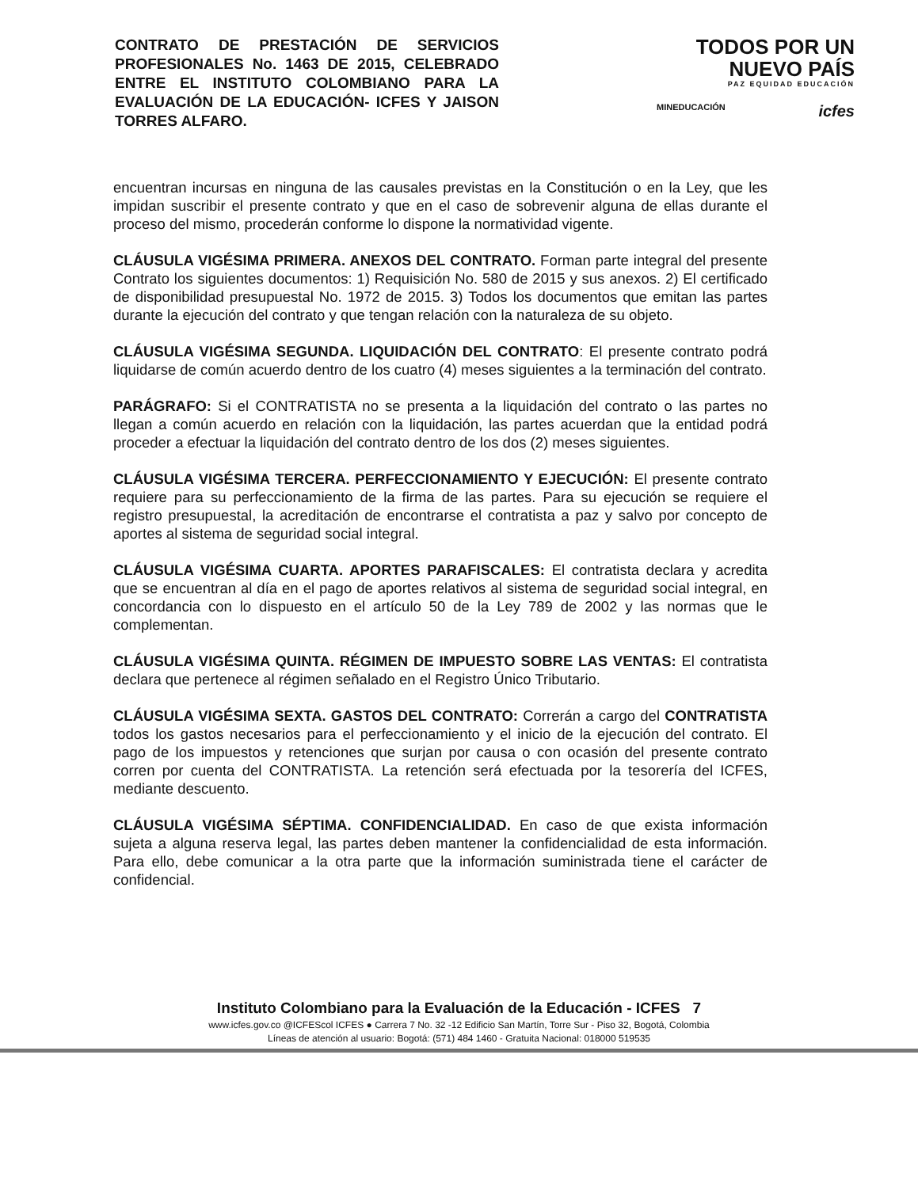CONTRATO DE PRESTACIÓN DE SERVICIOS PROFESIONALES No. 1463 DE 2015, CELEBRADO ENTRE EL INSTITUTO COLOMBIANO PARA LA EVALUACIÓN DE LA EDUCACIÓN- ICFES Y JAISON TORRES ALFARO.
TODOS POR UN
NUEVO PAÍS
PAZ EQUIDAD EDUCACIÓN
MINEDUCACIÓN icfes
encuentran incursas en ninguna de las causales previstas en la Constitución o en la Ley, que les impidan suscribir el presente contrato y que en el caso de sobrevenir alguna de ellas durante el proceso del mismo, procederán conforme lo dispone la normatividad vigente.
CLÁUSULA VIGÉSIMA PRIMERA. ANEXOS DEL CONTRATO. Forman parte integral del presente Contrato los siguientes documentos: 1) Requisición No. 580 de 2015 y sus anexos. 2) El certificado de disponibilidad presupuestal No. 1972 de 2015. 3) Todos los documentos que emitan las partes durante la ejecución del contrato y que tengan relación con la naturaleza de su objeto.
CLÁUSULA VIGÉSIMA SEGUNDA. LIQUIDACIÓN DEL CONTRATO: El presente contrato podrá liquidarse de común acuerdo dentro de los cuatro (4) meses siguientes a la terminación del contrato.
PARÁGRAFO: Si el CONTRATISTA no se presenta a la liquidación del contrato o las partes no llegan a común acuerdo en relación con la liquidación, las partes acuerdan que la entidad podrá proceder a efectuar la liquidación del contrato dentro de los dos (2) meses siguientes.
CLÁUSULA VIGÉSIMA TERCERA. PERFECCIONAMIENTO Y EJECUCIÓN: El presente contrato requiere para su perfeccionamiento de la firma de las partes. Para su ejecución se requiere el registro presupuestal, la acreditación de encontrarse el contratista a paz y salvo por concepto de aportes al sistema de seguridad social integral.
CLÁUSULA VIGÉSIMA CUARTA. APORTES PARAFISCALES: El contratista declara y acredita que se encuentran al día en el pago de aportes relativos al sistema de seguridad social integral, en concordancia con lo dispuesto en el artículo 50 de la Ley 789 de 2002 y las normas que le complementan.
CLÁUSULA VIGÉSIMA QUINTA. RÉGIMEN DE IMPUESTO SOBRE LAS VENTAS: El contratista declara que pertenece al régimen señalado en el Registro Único Tributario.
CLÁUSULA VIGÉSIMA SEXTA. GASTOS DEL CONTRATO: Correrán a cargo del CONTRATISTA todos los gastos necesarios para el perfeccionamiento y el inicio de la ejecución del contrato. El pago de los impuestos y retenciones que surjan por causa o con ocasión del presente contrato corren por cuenta del CONTRATISTA. La retención será efectuada por la tesorería del ICFES, mediante descuento.
CLÁUSULA VIGÉSIMA SÉPTIMA. CONFIDENCIALIDAD. En caso de que exista información sujeta a alguna reserva legal, las partes deben mantener la confidencialidad de esta información. Para ello, debe comunicar a la otra parte que la información suministrada tiene el carácter de confidencial.
Instituto Colombiano para la Evaluación de la Educación - ICFES 7
www.icfes.gov.co @ICFEScol ICFES ● Carrera 7 No. 32 -12 Edificio San Martín, Torre Sur - Piso 32, Bogotá, Colombia
Líneas de atención al usuario: Bogotá: (571) 484 1460 - Gratuita Nacional: 018000 519535